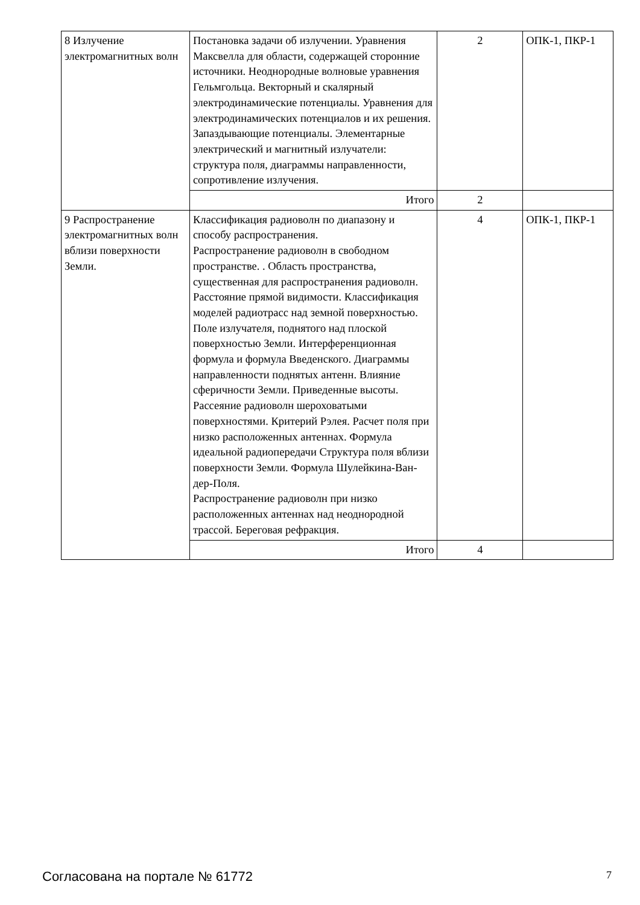| 8 Излучение электромагнитных волн | Постановка задачи об излучении. Уравнения Максвелла для области, содержащей сторонние источники. Неоднородные волновые уравнения Гельмгольца. Векторный и скалярный электродинамические потенциалы. Уравнения для электродинамических потенциалов и их решения. Запаздывающие потенциалы. Элементарные электрический и магнитный излучатели: структура поля, диаграммы направленности, сопротивление излучения. | 2 | ОПК-1, ПКР-1 |
| | Итого | 2 | |
| 9 Распространение электромагнитных волн вблизи поверхности Земли. | Классификация радиоволн по диапазону и способу распространения. Распространение радиоволн в свободном пространстве. . Область пространства, существенная для распространения радиоволн. Расстояние прямой видимости. Классификация моделей радиотрасс над земной поверхностью. Поле излучателя, поднятого над плоской поверхностью Земли. Интерференционная формула и формула Введенского. Диаграммы направленности поднятых антенн. Влияние сферичности Земли. Приведенные высоты. Рассеяние радиоволн шероховатыми поверхностями. Критерий Рэлея. Расчет поля при низко расположенных антеннах. Формула идеальной радиопередачи Структура поля вблизи поверхности Земли. Формула Шулейкина-Ван-дер-Поля. Распространение радиоволн при низко расположенных антеннах над неоднородной трассой. Береговая рефракция. | 4 | ОПК-1, ПКР-1 |
| | Итого | 4 | |
Согласована на портале № 61772 7